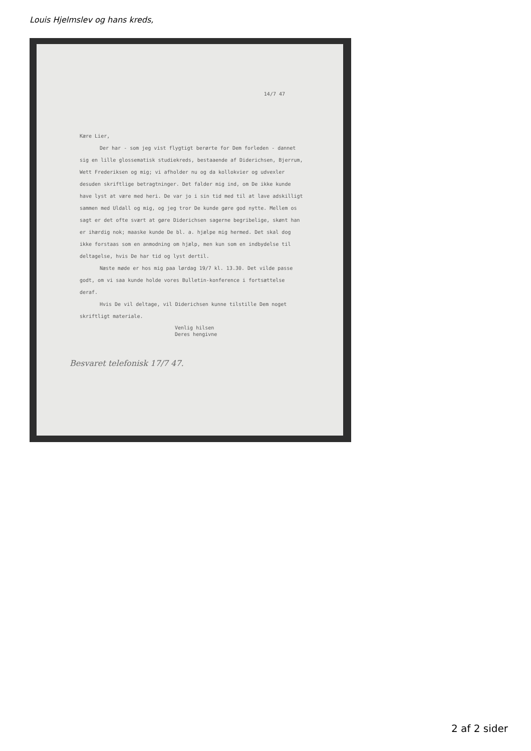Louis Hjelmslev og hans kreds,
14/7 47
Kære Lier,
Der har - som jeg vist flygtigt berørte for Dem forleden - dannet sig en lille glossematisk studiekreds, bestaaende af Diderichsen, Bjerrum, Wett Frederiksen og mig; vi afholder nu og da kollokvier og udvexler desuden skriftlige betragtninger. Det falder mig ind, om De ikke kunde have lyst at være med heri. De var jo i sin tid med til at lave adskilligt sammen med Uldall og mig, og jeg tror De kunde gøre god nytte. Mellem os sagt er det ofte svært at gøre Diderichsen sagerne begribelige, skønt han er ihærdig nok; maaske kunde De bl. a. hjælpe mig hermed. Det skal dog ikke forstaas som en anmodning om hjælp, men kun som en indbydelse til deltagelse, hvis De har tid og lyst dertil.
Næste møde er hos mig paa lørdag 19/7 kl. 13.30. Det vilde passe godt, om vi saa kunde holde vores Bulletin-konference i fortsættelse deraf.
Hvis De vil deltage, vil Diderichsen kunne tilstille Dem noget skriftligt materiale.
Venlig hilsen
Deres hengivne
Besvaret telefonisk 17/7 47.
2 af 2 sider